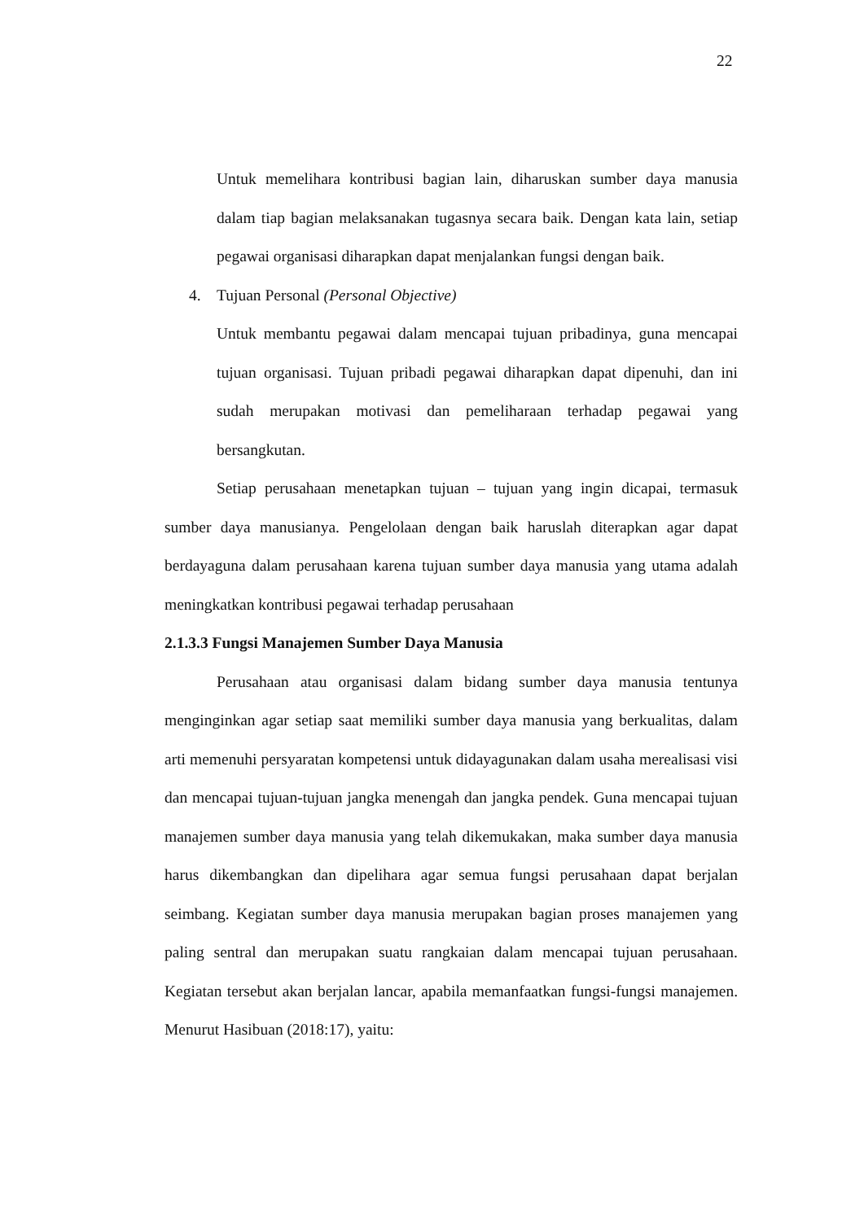22
Untuk memelihara kontribusi bagian lain, diharuskan sumber daya manusia dalam tiap bagian melaksanakan tugasnya secara baik. Dengan kata lain, setiap pegawai organisasi diharapkan dapat menjalankan fungsi dengan baik.
4. Tujuan Personal (Personal Objective)
Untuk membantu pegawai dalam mencapai tujuan pribadinya, guna mencapai tujuan organisasi. Tujuan pribadi pegawai diharapkan dapat dipenuhi, dan ini sudah merupakan motivasi dan pemeliharaan terhadap pegawai yang bersangkutan.
Setiap perusahaan menetapkan tujuan – tujuan yang ingin dicapai, termasuk sumber daya manusianya. Pengelolaan dengan baik haruslah diterapkan agar dapat berdayaguna dalam perusahaan karena tujuan sumber daya manusia yang utama adalah meningkatkan kontribusi pegawai terhadap perusahaan
2.1.3.3 Fungsi Manajemen Sumber Daya Manusia
Perusahaan atau organisasi dalam bidang sumber daya manusia tentunya menginginkan agar setiap saat memiliki sumber daya manusia yang berkualitas, dalam arti memenuhi persyaratan kompetensi untuk didayagunakan dalam usaha merealisasi visi dan mencapai tujuan-tujuan jangka menengah dan jangka pendek. Guna mencapai tujuan manajemen sumber daya manusia yang telah dikemukakan, maka sumber daya manusia harus dikembangkan dan dipelihara agar semua fungsi perusahaan dapat berjalan seimbang. Kegiatan sumber daya manusia merupakan bagian proses manajemen yang paling sentral dan merupakan suatu rangkaian dalam mencapai tujuan perusahaan. Kegiatan tersebut akan berjalan lancar, apabila memanfaatkan fungsi-fungsi manajemen. Menurut Hasibuan (2018:17), yaitu: